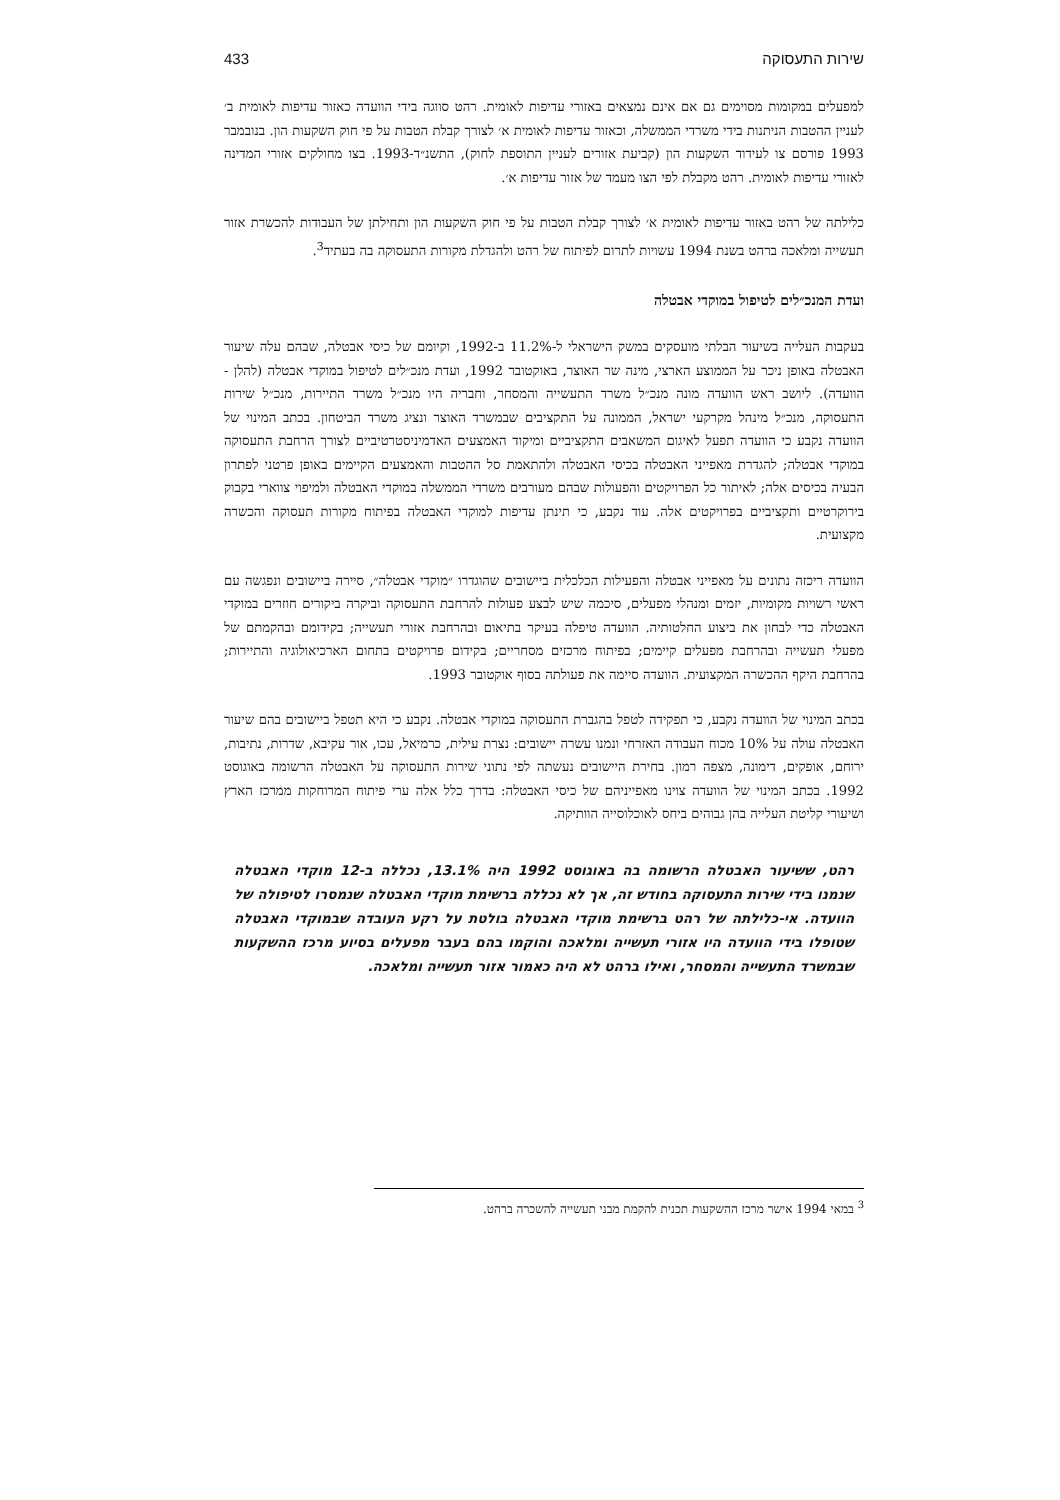שירות התעסוקה 433
למפעלים במקומות מסוימים גם אם אינם נמצאים באזורי עדיפות לאומית. רהט סווגה בידי הוועדה כאזור עדיפות לאומית ב׳ לעניין ההטבות הניתנות בידי משרדי הממשלה, וכאזור עדיפות לאומית א׳ לצורך קבלת הטבות על פי חוק השקעות הון. בנובמבר 1993 פורסם צו לעידוד השקעות הון (קביעת אזורים לעניין התוספת לחוק), התשנ״ד-1993. בצו מחולקים אזורי המדינה לאזורי עדיפות לאומית. רהט מקבלת לפי הצו מעמד של אזור עדיפות א׳.
כלילתה של רהט באזור עדיפות לאומית א׳ לצורך קבלת הטבות על פי חוק השקעות הון ותחילתן של העבודות להכשרת אזור תעשייה ומלאכה ברהט בשנת 1994 עשויות לתרום לפיתוח של רהט ולהגדלת מקורות התעסוקה בה בעתיד<sup>3</sup>.
ועדת המנכ״לים לטיפול במוקדי אבטלה
בעקבות העלייה בשיעור הבלתי מועסקים במשק הישראלי ל-11.2% ב-1992, וקיומם של כיסי אבטלה, שבהם עלה שיעור האבטלה באופן ניכר על הממוצע הארצי, מינה שר האוצר, באוקטובר 1992, ועדת מנכ״לים לטיפול במוקדי אבטלה (להלן - הוועדה). ליושב ראש הוועדה מונה מנכ״ל משרד התעשייה והמסחר, וחבריה היו מנכ״ל משרד התיירות, מנכ״ל שירות התעסוקה, מנכ״ל מינהל מקרקעי ישראל, הממונה על התקציבים שבמשרד האוצר ונציג משרד הביטחון. בכתב המינוי של הוועדה נקבע כי הוועדה תפעל לאיגום המשאבים התקציביים ומיקוד האמצעים האדמיניסטרטיביים לצורך הרחבת התעסוקה במוקדי אבטלה; להגדרת מאפייני האבטלה בכיסי האבטלה ולהתאמת סל ההטבות והאמצעים הקיימים באופן פרטני לפתרון הבעיה בכיסים אלה; לאיתור כל הפרויקטים והפעולות שבהם מעורבים משרדי הממשלה במוקדי האבטלה ולמיפוי צווארי בקבוק בירוקרטיים ותקציביים בפרויקטים אלה. עוד נקבע, כי תינתן עדיפות למוקדי האבטלה בפיתוח מקורות תעסוקה והכשרה מקצועית.
הוועדה ריכזה נתונים על מאפייני אבטלה והפעילות הכלכלית ביישובים שהוגדרו ״מוקדי אבטלה״, סיירה ביישובים ונפגשה עם ראשי רשויות מקומיות, יזמים ומנהלי מפעלים, סיכמה שיש לבצע פעולות להרחבת התעסוקה וביקרה ביקורים חוזרים במוקדי האבטלה כדי לבחון את ביצוע החלטותיה. הוועדה טיפלה בעיקר בתיאום ובהרחבת אזורי תעשייה; בקידומם ובהקמתם של מפעלי תעשייה ובהרחבת מפעלים קיימים; בפיתוח מרכזים מסחריים; בקידום פרויקטים בתחום הארכיאולוגיה והתיירות; בהרחבת היקף ההכשרה המקצועית. הוועדה סיימה את פעולתה בסוף אוקטובר 1993.
בכתב המינוי של הוועדה נקבע, כי תפקידה לטפל בהגברת התעסוקה במוקדי אבטלה. נקבע כי היא תטפל ביישובים בהם שיעור האבטלה עולה על 10% מכוח העבודה האזרחי ונמנו עשרה יישובים: נצרת עילית, כרמיאל, עכו, אור עקיבא, שדרות, נתיבות, ירוחם, אופקים, דימונה, מצפה רמון. בחירת היישובים נעשתה לפי נתוני שירות התעסוקה על האבטלה הרשומה באוגוסט 1992. בכתב המינוי של הוועדה צוינו מאפייניהם של כיסי האבטלה: בדרך כלל אלה ערי פיתוח המרוחקות ממרכז הארץ ושיעורי קליטת העלייה בהן גבוהים ביחס לאוכלוסייה הוותיקה.
רהט, ששיעור האבטלה הרשומה בה באוגוסט 1992 היה 13.1%, נכללה ב-12 מוקדי האבטלה שנמנו בידי שירות התעסוקה בחודש זה, אך לא נכללה ברשימת מוקדי האבטלה שנמסרו לטיפולה של הוועדה. אי-כלילתה של רהט ברשימת מוקדי האבטלה בולטת על רקע העובדה שבמוקדי האבטלה שטופלו בידי הוועדה היו אזורי תעשייה ומלאכה והוקמו בהם בעבר מפעלים בסיוע מרכז ההשקעות שבמשרד התעשייה והמסחר, ואילו ברהט לא היה כאמור אזור תעשייה ומלאכה.
<sup>3</sup> במאי 1994 אישר מרכז ההשקעות תכנית להקמת מבני תעשייה להשכרה ברהט.